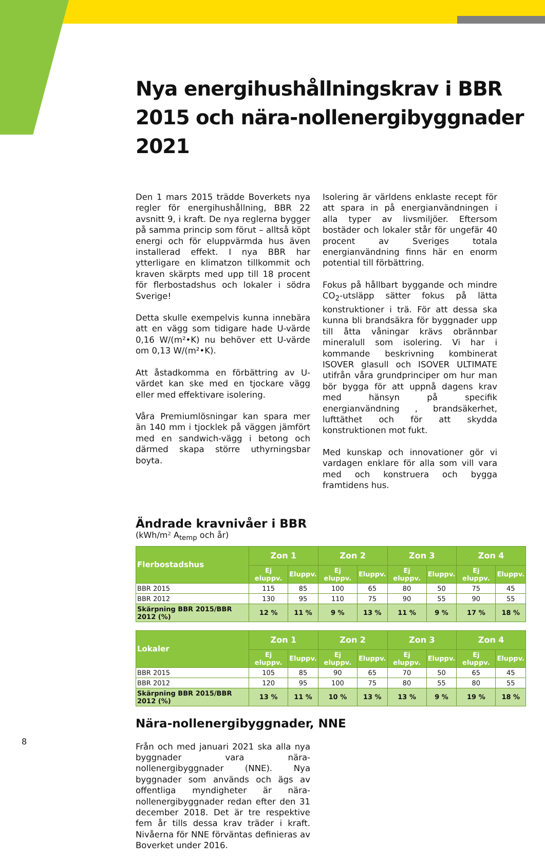Nya energihushållningskrav i BBR 2015 och nära-nollenergibyggnader 2021
Den 1 mars 2015 trädde Boverkets nya regler för energihushållning, BBR 22 avsnitt 9, i kraft. De nya reglerna bygger på samma princip som förut – alltså köpt energi och för eluppvärmda hus även installerad effekt. I nya BBR har ytterligare en klimatzon tillkommit och kraven skärpts med upp till 18 procent för flerbostadshus och lokaler i södra Sverige!
Detta skulle exempelvis kunna innebära att en vägg som tidigare hade U-värde 0,16 W/(m²•K) nu behöver ett U-värde om 0,13 W/(m²•K).
Att åstadkomma en förbättring av U-värdet kan ske med en tjockare vägg eller med effektivare isolering.
Våra Premiumlösningar kan spara mer än 140 mm i tjocklek på väggen jämfört med en sandwich-vägg i betong och därmed skapa större uthyrningsbar boyta.
Isolering är världens enklaste recept för att spara in på energianvändningen i alla typer av livsmiljöer. Eftersom bostäder och lokaler står för ungefär 40 procent av Sveriges totala energianvändning finns här en enorm potential till förbättring.
Fokus på hållbart byggande och mindre CO<sub>2</sub>-utsläpp sätter fokus på lätta konstruktioner i trä. För att dessa ska kunna bli brandsäkra för byggnader upp till åtta våningar krävs obrännbar mineralull som isolering. Vi har i kommande beskrivning kombinerat ISOVER glasull och ISOVER ULTIMATE utifrån våra grundprinciper om hur man bör bygga för att uppnå dagens krav med hänsyn på specifik energianvändning , brandsäkerhet, lufttäthet och för att skydda konstruktionen mot fukt.
Med kunskap och innovationer gör vi vardagen enklare för alla som vill vara med och konstruera och bygga framtidens hus.
Ändrade kravnivåer i BBR
(kWh/m² A<sub>temp</sub> och år)
| Flerbostadshus | Zon 1 | | Zon 2 | | Zon 3 | | Zon 4 | |
| --- | --- | --- | --- | --- | --- | --- | --- | --- |
| | Ej eluppv. | Eluppv. | Ej eluppv. | Eluppv. | Ej eluppv. | Eluppv. | Ej eluppv. | Eluppv. |
| BBR 2015 | 115 | 85 | 100 | 65 | 80 | 50 | 75 | 45 |
| BBR 2012 | 130 | 95 | 110 | 75 | 90 | 55 | 90 | 55 |
| Skärpning BBR 2015/BBR 2012 (%) | 12 % | 11 % | 9 % | 13 % | 11 % | 9 % | 17 % | 18 % |
| Lokaler | Zon 1 | | Zon 2 | | Zon 3 | | Zon 4 | |
| --- | --- | --- | --- | --- | --- | --- | --- | --- |
| | Ej eluppv. | Eluppv. | Ej eluppv. | Eluppv. | Ej eluppv. | Eluppv. | Ej eluppv. | Eluppv. |
| BBR 2015 | 105 | 85 | 90 | 65 | 70 | 50 | 65 | 45 |
| BBR 2012 | 120 | 95 | 100 | 75 | 80 | 55 | 80 | 55 |
| Skärpning BBR 2015/BBR 2012 (%) | 13 % | 11 % | 10 % | 13 % | 13 % | 9 % | 19 % | 18 % |
Nära-nollenergibyggnader, NNE
Från och med januari 2021 ska alla nya byggnader vara nära-nollenergibyggnader (NNE). Nya byggnader som används och ägs av offentliga myndigheter är nära-nollenergibyggnader redan efter den 31 december 2018. Det är tre respektive fem år tills dessa krav träder i kraft. Nivåerna för NNE förväntas definieras av Boverket under 2016.
8